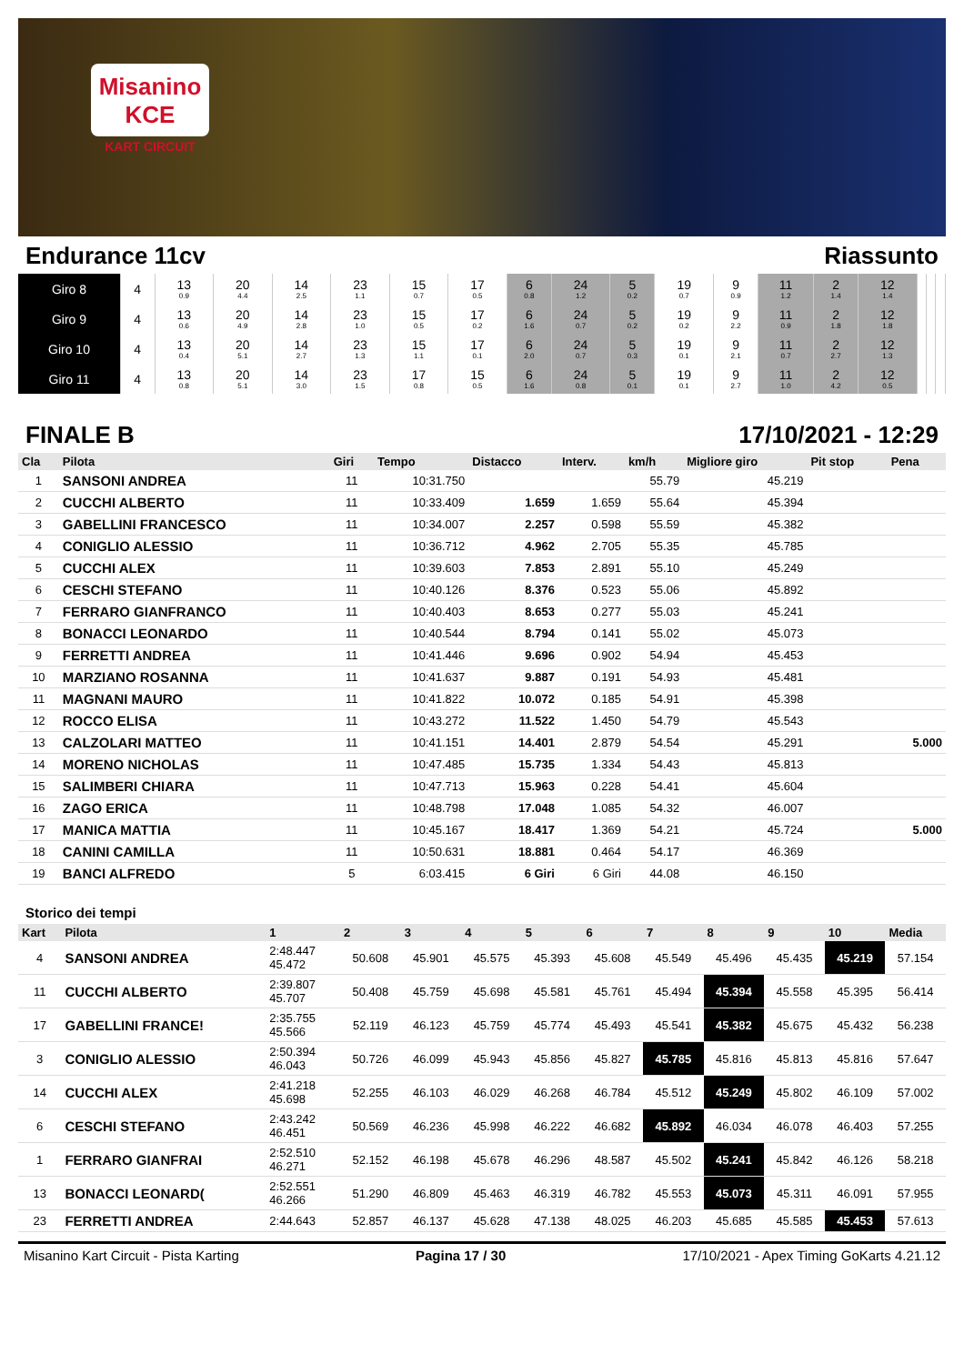Misanino
KCE
KART CIRCUIT
Endurance 11cv Riassunto
| Giro 8 | 4 | 13 0.9 | 20 4.4 | 14 2.5 | 23 1.1 | 15 0.7 | 17 0.5 | 6 0.8 | 24 1.2 | 5 0.2 | 19 0.7 | 9 0.9 | 11 1.2 | 2 1.4 | 12 1.4 | | | |
| Giro 9 | 4 | 13 0.6 | 20 4.9 | 14 2.8 | 23 1.0 | 15 0.5 | 17 0.2 | 6 1.6 | 24 0.7 | 5 0.2 | 19 0.2 | 9 2.2 | 11 0.9 | 2 1.8 | 12 1.8 | | | |
| Giro 10 | 4 | 13 0.4 | 20 5.1 | 14 2.7 | 23 1.3 | 15 1.1 | 17 0.1 | 6 2.0 | 24 0.7 | 5 0.3 | 19 0.1 | 9 2.1 | 11 0.7 | 2 2.7 | 12 1.3 | | | |
| Giro 11 | 4 | 13 0.8 | 20 5.1 | 14 3.0 | 23 1.5 | 17 0.8 | 15 0.5 | 6 1.6 | 24 0.8 | 5 0.1 | 19 0.1 | 9 2.7 | 11 1.0 | 2 4.2 | 12 0.5 | | | |
FINALE B 17/10/2021 - 12:29
| Cla | Pilota | Giri | Tempo | Distacco | Interv. | km/h | Migliore giro | Pit stop | Pena |
| --- | --- | --- | --- | --- | --- | --- | --- | --- | --- |
| 1 | SANSONI ANDREA | 11 | 10:31.750 | | | 55.79 | 45.219 | | |
| 2 | CUCCHI ALBERTO | 11 | 10:33.409 | 1.659 | 1.659 | 55.64 | 45.394 | | |
| 3 | GABELLINI FRANCESCO | 11 | 10:34.007 | 2.257 | 0.598 | 55.59 | 45.382 | | |
| 4 | CONIGLIO ALESSIO | 11 | 10:36.712 | 4.962 | 2.705 | 55.35 | 45.785 | | |
| 5 | CUCCHI ALEX | 11 | 10:39.603 | 7.853 | 2.891 | 55.10 | 45.249 | | |
| 6 | CESCHI STEFANO | 11 | 10:40.126 | 8.376 | 0.523 | 55.06 | 45.892 | | |
| 7 | FERRARO GIANFRANCO | 11 | 10:40.403 | 8.653 | 0.277 | 55.03 | 45.241 | | |
| 8 | BONACCI LEONARDO | 11 | 10:40.544 | 8.794 | 0.141 | 55.02 | 45.073 | | |
| 9 | FERRETTI ANDREA | 11 | 10:41.446 | 9.696 | 0.902 | 54.94 | 45.453 | | |
| 10 | MARZIANO ROSANNA | 11 | 10:41.637 | 9.887 | 0.191 | 54.93 | 45.481 | | |
| 11 | MAGNANI MAURO | 11 | 10:41.822 | 10.072 | 0.185 | 54.91 | 45.398 | | |
| 12 | ROCCO ELISA | 11 | 10:43.272 | 11.522 | 1.450 | 54.79 | 45.543 | | |
| 13 | CALZOLARI MATTEO | 11 | 10:41.151 | 14.401 | 2.879 | 54.54 | 45.291 | | 5.000 |
| 14 | MORENO NICHOLAS | 11 | 10:47.485 | 15.735 | 1.334 | 54.43 | 45.813 | | |
| 15 | SALIMBERI CHIARA | 11 | 10:47.713 | 15.963 | 0.228 | 54.41 | 45.604 | | |
| 16 | ZAGO ERICA | 11 | 10:48.798 | 17.048 | 1.085 | 54.32 | 46.007 | | |
| 17 | MANICA MATTIA | 11 | 10:45.167 | 18.417 | 1.369 | 54.21 | 45.724 | | 5.000 |
| 18 | CANINI CAMILLA | 11 | 10:50.631 | 18.881 | 0.464 | 54.17 | 46.369 | | |
| 19 | BANCI ALFREDO | 5 | 6:03.415 | 6 Giri | 6 Giri | 44.08 | 46.150 | | |
Storico dei tempi
| Kart | Pilota | 1 | 2 | 3 | 4 | 5 | 6 | 7 | 8 | 9 | 10 | Media |
| --- | --- | --- | --- | --- | --- | --- | --- | --- | --- | --- | --- | --- |
| 4 | SANSONI ANDREA | 2:48.447 45.472 | 50.608 | 45.901 | 45.575 | 45.393 | 45.608 | 45.549 | 45.496 | 45.435 | 45.219 | 57.154 |
| 11 | CUCCHI ALBERTO | 2:39.807 45.707 | 50.408 | 45.759 | 45.698 | 45.581 | 45.761 | 45.494 | 45.394 | 45.558 | 45.395 | 56.414 |
| 17 | GABELLINI FRANCE! | 2:35.755 45.566 | 52.119 | 46.123 | 45.759 | 45.774 | 45.493 | 45.541 | 45.382 | 45.675 | 45.432 | 56.238 |
| 3 | CONIGLIO ALESSIO | 2:50.394 46.043 | 50.726 | 46.099 | 45.943 | 45.856 | 45.827 | 45.785 | 45.816 | 45.813 | 45.816 | 57.647 |
| 14 | CUCCHI ALEX | 2:41.218 45.698 | 52.255 | 46.103 | 46.029 | 46.268 | 46.784 | 45.512 | 45.249 | 45.802 | 46.109 | 57.002 |
| 6 | CESCHI STEFANO | 2:43.242 46.451 | 50.569 | 46.236 | 45.998 | 46.222 | 46.682 | 45.892 | 46.034 | 46.078 | 46.403 | 57.255 |
| 1 | FERRARO GIANFRAI | 2:52.510 46.271 | 52.152 | 46.198 | 45.678 | 46.296 | 48.587 | 45.502 | 45.241 | 45.842 | 46.126 | 58.218 |
| 13 | BONACCI LEONARD( | 2:52.551 46.266 | 51.290 | 46.809 | 45.463 | 46.319 | 46.782 | 45.553 | 45.073 | 45.311 | 46.091 | 57.955 |
| 23 | FERRETTI ANDREA | 2:44.643 | 52.857 | 46.137 | 45.628 | 47.138 | 48.025 | 46.203 | 45.685 | 45.585 | 45.453 | 57.613 |
Misanino Kart Circuit - Pista Karting Pagina 17 / 30 17/10/2021 - Apex Timing GoKarts 4.21.12